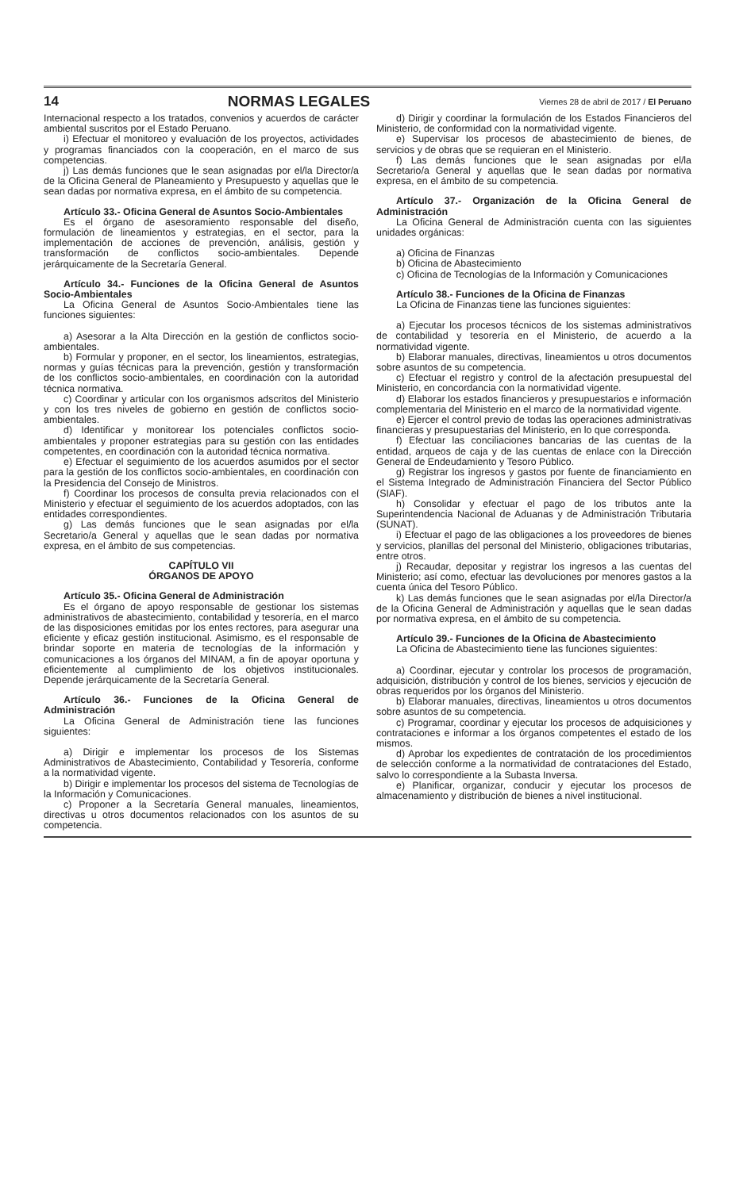14 NORMAS LEGALES Viernes 28 de abril de 2017 / El Peruano
Internacional respecto a los tratados, convenios y acuerdos de carácter ambiental suscritos por el Estado Peruano.
i) Efectuar el monitoreo y evaluación de los proyectos, actividades y programas financiados con la cooperación, en el marco de sus competencias.
j) Las demás funciones que le sean asignadas por el/la Director/a de la Oficina General de Planeamiento y Presupuesto y aquellas que le sean dadas por normativa expresa, en el ámbito de su competencia.
Artículo 33.- Oficina General de Asuntos Socio-Ambientales
Es el órgano de asesoramiento responsable del diseño, formulación de lineamientos y estrategias, en el sector, para la implementación de acciones de prevención, análisis, gestión y transformación de conflictos socio-ambientales. Depende jerárquicamente de la Secretaría General.
Artículo 34.- Funciones de la Oficina General de Asuntos Socio-Ambientales
La Oficina General de Asuntos Socio-Ambientales tiene las funciones siguientes:
a) Asesorar a la Alta Dirección en la gestión de conflictos socio-ambientales.
b) Formular y proponer, en el sector, los lineamientos, estrategias, normas y guías técnicas para la prevención, gestión y transformación de los conflictos socio-ambientales, en coordinación con la autoridad técnica normativa.
c) Coordinar y articular con los organismos adscritos del Ministerio y con los tres niveles de gobierno en gestión de conflictos socio-ambientales.
d) Identificar y monitorear los potenciales conflictos socio-ambientales y proponer estrategias para su gestión con las entidades competentes, en coordinación con la autoridad técnica normativa.
e) Efectuar el seguimiento de los acuerdos asumidos por el sector para la gestión de los conflictos socio-ambientales, en coordinación con la Presidencia del Consejo de Ministros.
f) Coordinar los procesos de consulta previa relacionados con el Ministerio y efectuar el seguimiento de los acuerdos adoptados, con las entidades correspondientes.
g) Las demás funciones que le sean asignadas por el/la Secretario/a General y aquellas que le sean dadas por normativa expresa, en el ámbito de sus competencias.
CAPÍTULO VII
ÓRGANOS DE APOYO
Artículo 35.- Oficina General de Administración
Es el órgano de apoyo responsable de gestionar los sistemas administrativos de abastecimiento, contabilidad y tesorería, en el marco de las disposiciones emitidas por los entes rectores, para asegurar una eficiente y eficaz gestión institucional. Asimismo, es el responsable de brindar soporte en materia de tecnologías de la información y comunicaciones a los órganos del MINAM, a fin de apoyar oportuna y eficientemente al cumplimiento de los objetivos institucionales. Depende jerárquicamente de la Secretaría General.
Artículo 36.- Funciones de la Oficina General de Administración
La Oficina General de Administración tiene las funciones siguientes:
a) Dirigir e implementar los procesos de los Sistemas Administrativos de Abastecimiento, Contabilidad y Tesorería, conforme a la normatividad vigente.
b) Dirigir e implementar los procesos del sistema de Tecnologías de la Información y Comunicaciones.
c) Proponer a la Secretaría General manuales, lineamientos, directivas u otros documentos relacionados con los asuntos de su competencia.
d) Dirigir y coordinar la formulación de los Estados Financieros del Ministerio, de conformidad con la normatividad vigente.
e) Supervisar los procesos de abastecimiento de bienes, de servicios y de obras que se requieran en el Ministerio.
f) Las demás funciones que le sean asignadas por el/la Secretario/a General y aquellas que le sean dadas por normativa expresa, en el ámbito de su competencia.
Artículo 37.- Organización de la Oficina General de Administración
La Oficina General de Administración cuenta con las siguientes unidades orgánicas:
a) Oficina de Finanzas
b) Oficina de Abastecimiento
c) Oficina de Tecnologías de la Información y Comunicaciones
Artículo 38.- Funciones de la Oficina de Finanzas
La Oficina de Finanzas tiene las funciones siguientes:
a) Ejecutar los procesos técnicos de los sistemas administrativos de contabilidad y tesorería en el Ministerio, de acuerdo a la normatividad vigente.
b) Elaborar manuales, directivas, lineamientos u otros documentos sobre asuntos de su competencia.
c) Efectuar el registro y control de la afectación presupuestal del Ministerio, en concordancia con la normatividad vigente.
d) Elaborar los estados financieros y presupuestarios e información complementaria del Ministerio en el marco de la normatividad vigente.
e) Ejercer el control previo de todas las operaciones administrativas financieras y presupuestarias del Ministerio, en lo que corresponda.
f) Efectuar las conciliaciones bancarias de las cuentas de la entidad, arqueos de caja y de las cuentas de enlace con la Dirección General de Endeudamiento y Tesoro Público.
g) Registrar los ingresos y gastos por fuente de financiamiento en el Sistema Integrado de Administración Financiera del Sector Público (SIAF).
h) Consolidar y efectuar el pago de los tributos ante la Superintendencia Nacional de Aduanas y de Administración Tributaria (SUNAT).
i) Efectuar el pago de las obligaciones a los proveedores de bienes y servicios, planillas del personal del Ministerio, obligaciones tributarias, entre otros.
j) Recaudar, depositar y registrar los ingresos a las cuentas del Ministerio; así como, efectuar las devoluciones por menores gastos a la cuenta única del Tesoro Público.
k) Las demás funciones que le sean asignadas por el/la Director/a de la Oficina General de Administración y aquellas que le sean dadas por normativa expresa, en el ámbito de su competencia.
Artículo 39.- Funciones de la Oficina de Abastecimiento
La Oficina de Abastecimiento tiene las funciones siguientes:
a) Coordinar, ejecutar y controlar los procesos de programación, adquisición, distribución y control de los bienes, servicios y ejecución de obras requeridos por los órganos del Ministerio.
b) Elaborar manuales, directivas, lineamientos u otros documentos sobre asuntos de su competencia.
c) Programar, coordinar y ejecutar los procesos de adquisiciones y contrataciones e informar a los órganos competentes el estado de los mismos.
d) Aprobar los expedientes de contratación de los procedimientos de selección conforme a la normatividad de contrataciones del Estado, salvo lo correspondiente a la Subasta Inversa.
e) Planificar, organizar, conducir y ejecutar los procesos de almacenamiento y distribución de bienes a nivel institucional.